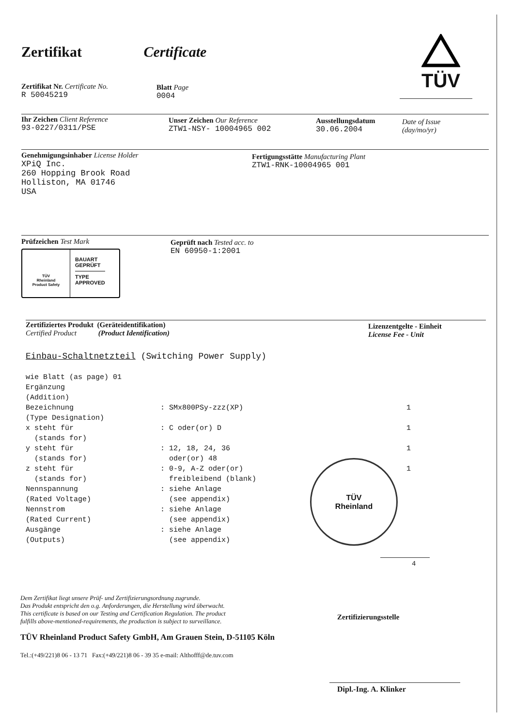Zertifikat Certificate
TÜV
Zertifikat Nr. Certificate No.
R 50045219
Blatt Page
0004
Ihr Zeichen Client Reference
93-0227/0311/PSE
Unser Zeichen Our Reference
ZTW1-NSY- 10004965 002
Ausstellungsdatum
30.06.2004
Date of Issue
(day/mo/yr)
Genehmigungsinhaber License Holder
XPiQ Inc.
260 Hopping Brook Road
Holliston, MA 01746
USA
Fertigungsstätte Manufacturing Plant
ZTW1-RNK-10004965 001
Prüfzeichen Test Mark
TÜV
Rheinland
Product Safety
BAUART
GEPRÜFT
TYPE
APPROVED
Geprüft nach Tested acc. to
EN 60950-1:2001
Zertifiziertes Produkt (Geräteidentifikation)
Certified Product (Product Identification)
Lizenzentgelte - Einheit
License Fee - Unit
Einbau-Schaltnetzteil (Switching Power Supply)
| wie Blatt (as page) 01 | | |
| Ergänzung | | |
| (Addition) | | |
| Bezeichnung (Type Designation) | : SMx800PSy-zzz(XP) | 1 |
| x steht für (stands for) | : C oder(or) D | 1 |
| y steht für (stands for) | : 12, 18, 24, 36 oder(or) 48 | 1 |
| z steht für (stands for) | : 0-9, A-Z oder(or) freibleibend (blank) | 1 |
| Nennspannung (Rated Voltage) | : siehe Anlage (see appendix) | |
| Nennstrom (Rated Current) | : siehe Anlage (see appendix) | |
| Ausgänge (Outputs) | : siehe Anlage (see appendix) | |
TÜV
Rheinland
4
Dem Zertifikat liegt unsere Prüf- und Zertifizierungsordnung zugrunde.
Das Produkt entspricht den o.g. Anforderungen, die Herstellung wird überwacht.
This certificate is based on our Testing and Certification Regulation. The product
fulfills above-mentioned-requirements, the production is subject to surveillance.
Zertifizierungsstelle
TÜV Rheinland Product Safety GmbH, Am Grauen Stein, D-51105 Köln
Tel.:(+49/221)8 06 - 13 71 Fax:(+49/221)8 06 - 39 35 e-mail: Althofff@de.tuv.com
Dipl.-Ing. A. Klinker